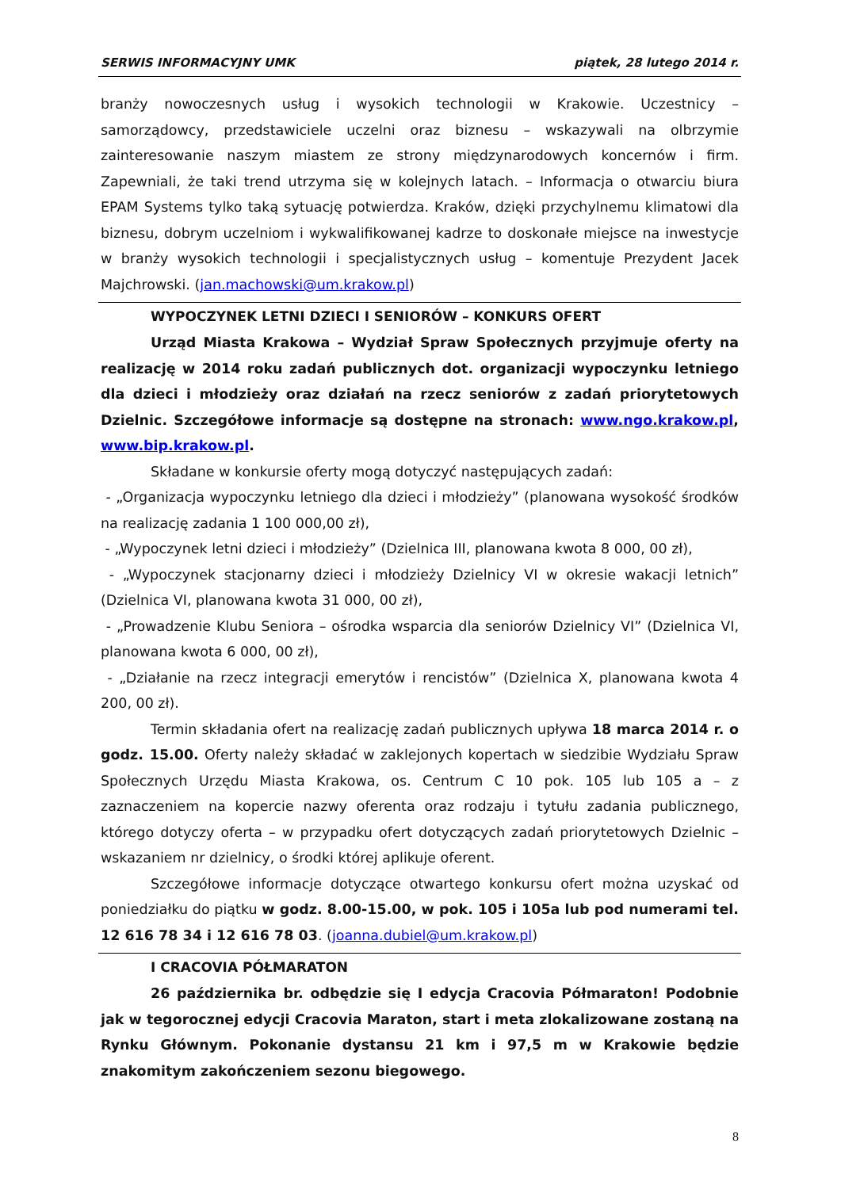SERWIS INFORMACYJNY UMK piątek, 28 lutego 2014 r.
branży nowoczesnych usług i wysokich technologii w Krakowie. Uczestnicy – samorządowcy, przedstawiciele uczelni oraz biznesu – wskazywali na olbrzymie zainteresowanie naszym miastem ze strony międzynarodowych koncernów i firm. Zapewniali, że taki trend utrzyma się w kolejnych latach. – Informacja o otwarciu biura EPAM Systems tylko taką sytuację potwierdza. Kraków, dzięki przychylnemu klimatowi dla biznesu, dobrym uczelniom i wykwalifikowanej kadrze to doskonałe miejsce na inwestycje w branży wysokich technologii i specjalistycznych usług – komentuje Prezydent Jacek Majchrowski. (jan.machowski@um.krakow.pl)
WYPOCZYNEK LETNI DZIECI I SENIORÓW – KONKURS OFERT
Urząd Miasta Krakowa – Wydział Spraw Społecznych przyjmuje oferty na realizację w 2014 roku zadań publicznych dot. organizacji wypoczynku letniego dla dzieci i młodzieży oraz działań na rzecz seniorów z zadań priorytetowych Dzielnic. Szczegółowe informacje są dostępne na stronach: www.ngo.krakow.pl, www.bip.krakow.pl.
Składane w konkursie oferty mogą dotyczyć następujących zadań:
- „Organizacja wypoczynku letniego dla dzieci i młodzieży” (planowana wysokość środków na realizację zadania 1 100 000,00 zł),
- „Wypoczynek letni dzieci i młodzieży” (Dzielnica III, planowana kwota 8 000, 00 zł),
- „Wypoczynek stacjonarny dzieci i młodzieży Dzielnicy VI w okresie wakacji letnich” (Dzielnica VI, planowana kwota 31 000, 00 zł),
- „Prowadzenie Klubu Seniora – ośrodka wsparcia dla seniorów Dzielnicy VI” (Dzielnica VI, planowana kwota 6 000, 00 zł),
- „Działanie na rzecz integracji emerytów i rencistów” (Dzielnica X, planowana kwota 4 200, 00 zł).
Termin składania ofert na realizację zadań publicznych upływa 18 marca 2014 r. o godz. 15.00. Oferty należy składać w zaklejonych kopertach w siedzibie Wydziału Spraw Społecznych Urzędu Miasta Krakowa, os. Centrum C 10 pok. 105 lub 105 a – z zaznaczeniem na kopercie nazwy oferenta oraz rodzaju i tytułu zadania publicznego, którego dotyczy oferta – w przypadku ofert dotyczących zadań priorytetowych Dzielnic – wskazaniem nr dzielnicy, o środki której aplikuje oferent.
Szczegółowe informacje dotyczące otwartego konkursu ofert można uzyskać od poniedziałku do piątku w godz. 8.00-15.00, w pok. 105 i 105a lub pod numerami tel. 12 616 78 34 i 12 616 78 03. (joanna.dubiel@um.krakow.pl)
I CRACOVIA PÓŁMARATON
26 października br. odbędzie się I edycja Cracovia Półmaraton! Podobnie jak w tegorocznej edycji Cracovia Maraton, start i meta zlokalizowane zostaną na Rynku Głównym. Pokonanie dystansu 21 km i 97,5 m w Krakowie będzie znakomitym zakończeniem sezonu biegowego.
8